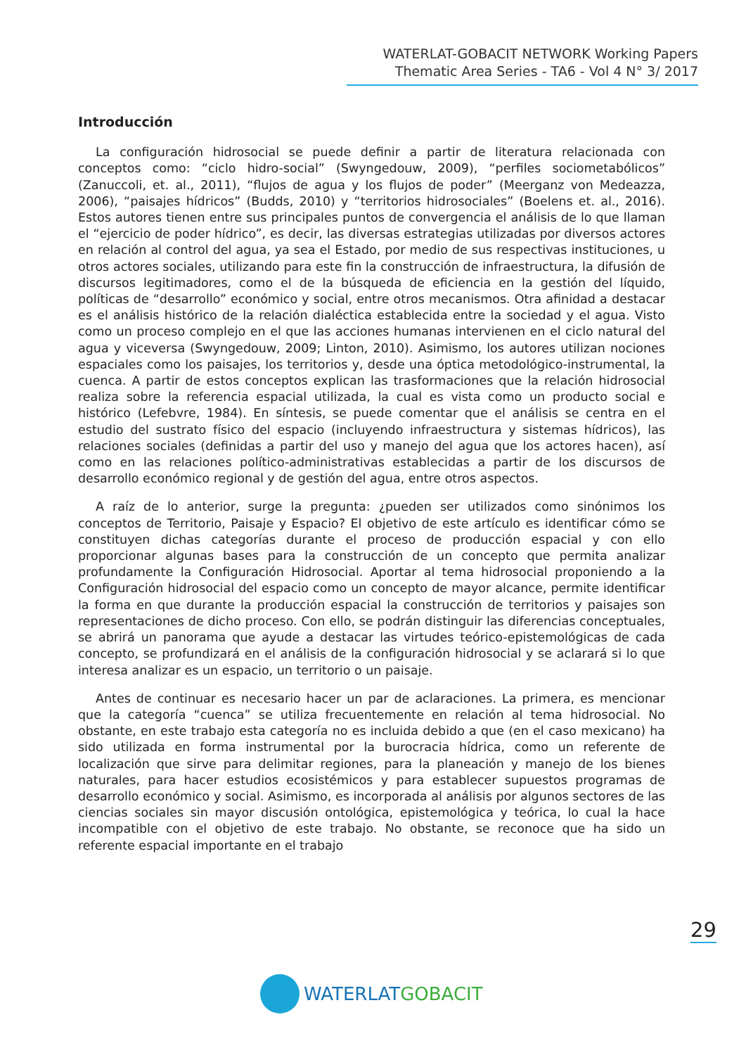WATERLAT-GOBACIT NETWORK Working Papers
Thematic Area Series - TA6 - Vol 4 N° 3/ 2017
Introducción
La configuración hidrosocial se puede definir a partir de literatura relacionada con conceptos como: “ciclo hidro-social” (Swyngedouw, 2009), “perfiles sociometabólicos” (Zanuccoli, et. al., 2011), “flujos de agua y los flujos de poder” (Meerganz von Medeazza, 2006), “paisajes hídricos” (Budds, 2010) y “territorios hidrosociales” (Boelens et. al., 2016). Estos autores tienen entre sus principales puntos de convergencia el análisis de lo que llaman el “ejercicio de poder hídrico”, es decir, las diversas estrategias utilizadas por diversos actores en relación al control del agua, ya sea el Estado, por medio de sus respectivas instituciones, u otros actores sociales, utilizando para este fin la construcción de infraestructura, la difusión de discursos legitimadores, como el de la búsqueda de eficiencia en la gestión del líquido, políticas de “desarrollo” económico y social, entre otros mecanismos. Otra afinidad a destacar es el análisis histórico de la relación dialéctica establecida entre la sociedad y el agua. Visto como un proceso complejo en el que las acciones humanas intervienen en el ciclo natural del agua y viceversa (Swyngedouw, 2009; Linton, 2010). Asimismo, los autores utilizan nociones espaciales como los paisajes, los territorios y, desde una óptica metodológico-instrumental, la cuenca. A partir de estos conceptos explican las trasformaciones que la relación hidrosocial realiza sobre la referencia espacial utilizada, la cual es vista como un producto social e histórico (Lefebvre, 1984). En síntesis, se puede comentar que el análisis se centra en el estudio del sustrato físico del espacio (incluyendo infraestructura y sistemas hídricos), las relaciones sociales (definidas a partir del uso y manejo del agua que los actores hacen), así como en las relaciones político-administrativas establecidas a partir de los discursos de desarrollo económico regional y de gestión del agua, entre otros aspectos.
A raíz de lo anterior, surge la pregunta: ¿pueden ser utilizados como sinónimos los conceptos de Territorio, Paisaje y Espacio? El objetivo de este artículo es identificar cómo se constituyen dichas categorías durante el proceso de producción espacial y con ello proporcionar algunas bases para la construcción de un concepto que permita analizar profundamente la Configuración Hidrosocial. Aportar al tema hidrosocial proponiendo a la Configuración hidrosocial del espacio como un concepto de mayor alcance, permite identificar la forma en que durante la producción espacial la construcción de territorios y paisajes son representaciones de dicho proceso. Con ello, se podrán distinguir las diferencias conceptuales, se abrirá un panorama que ayude a destacar las virtudes teórico-epistemológicas de cada concepto, se profundizará en el análisis de la configuración hidrosocial y se aclarará si lo que interesa analizar es un espacio, un territorio o un paisaje.
Antes de continuar es necesario hacer un par de aclaraciones. La primera, es mencionar que la categoría “cuenca” se utiliza frecuentemente en relación al tema hidrosocial. No obstante, en este trabajo esta categoría no es incluida debido a que (en el caso mexicano) ha sido utilizada en forma instrumental por la burocracia hídrica, como un referente de localización que sirve para delimitar regiones, para la planeación y manejo de los bienes naturales, para hacer estudios ecosistémicos y para establecer supuestos programas de desarrollo económico y social. Asimismo, es incorporada al análisis por algunos sectores de las ciencias sociales sin mayor discusión ontológica, epistemológica y teórica, lo cual la hace incompatible con el objetivo de este trabajo. No obstante, se reconoce que ha sido un referente espacial importante en el trabajo
29
WATERLATGOBACIT